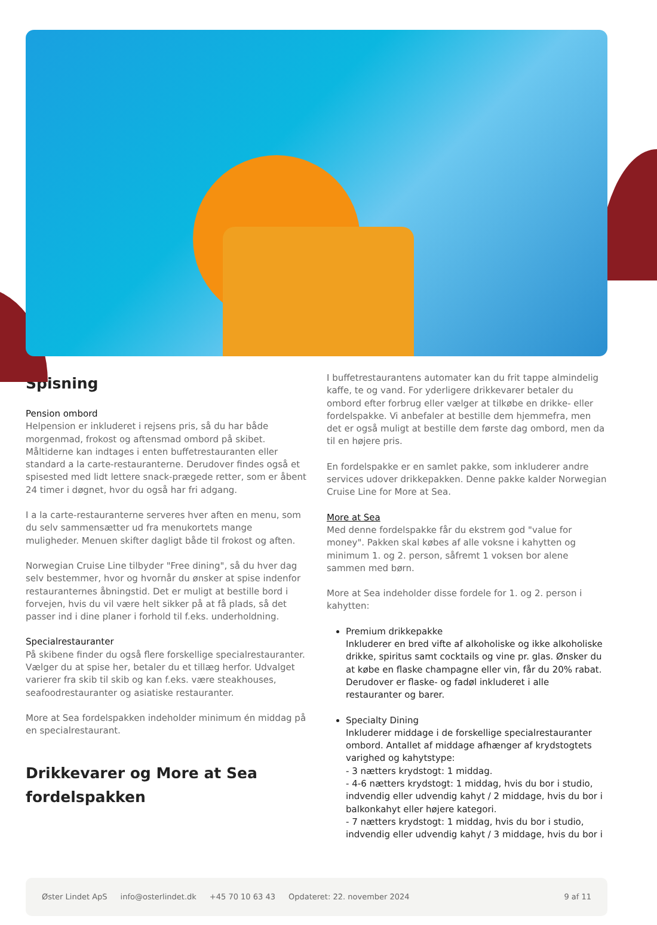Spisning
Pension ombord
Helpension er inkluderet i rejsens pris, så du har både morgenmad, frokost og aftensmad ombord på skibet. Måltiderne kan indtages i enten buffetrestauranten eller standard a la carte-restauranterne. Derudover findes også et spisested med lidt lettere snack-prægede retter, som er åbent 24 timer i døgnet, hvor du også har fri adgang.
I a la carte-restauranterne serveres hver aften en menu, som du selv sammensætter ud fra menukortets mange muligheder. Menuen skifter dagligt både til frokost og aften.
Norwegian Cruise Line tilbyder "Free dining", så du hver dag selv bestemmer, hvor og hvornår du ønsker at spise indenfor restauranternes åbningstid. Det er muligt at bestille bord i forvejen, hvis du vil være helt sikker på at få plads, så det passer ind i dine planer i forhold til f.eks. underholdning.
Specialrestauranter
På skibene finder du også flere forskellige specialrestauranter. Vælger du at spise her, betaler du et tillæg herfor. Udvalget varierer fra skib til skib og kan f.eks. være steakhouses, seafoodrestauranter og asiatiske restauranter.
More at Sea fordelspakken indeholder minimum én middag på en specialrestaurant.
Drikkevarer og More at Sea fordelspakken
I buffetrestaurantens automater kan du frit tappe almindelig kaffe, te og vand. For yderligere drikkevarer betaler du ombord efter forbrug eller vælger at tilkøbe en drikke- eller fordelspakke. Vi anbefaler at bestille dem hjemmefra, men det er også muligt at bestille dem første dag ombord, men da til en højere pris.
En fordelspakke er en samlet pakke, som inkluderer andre services udover drikkepakken. Denne pakke kalder Norwegian Cruise Line for More at Sea.
More at Sea
Med denne fordelspakke får du ekstrem god "value for money". Pakken skal købes af alle voksne i kahytten og minimum 1. og 2. person, såfremt 1 voksen bor alene sammen med børn.
More at Sea indeholder disse fordele for 1. og 2. person i kahytten:
Premium drikkepakke
Inkluderer en bred vifte af alkoholiske og ikke alkoholiske drikke, spiritus samt cocktails og vine pr. glas. Ønsker du at købe en flaske champagne eller vin, får du 20% rabat. Derudover er flaske- og fadøl inkluderet i alle restauranter og barer.
Specialty Dining
Inkluderer middage i de forskellige specialrestauranter ombord. Antallet af middage afhænger af krydstogtets varighed og kahytstype:
- 3 nætters krydstogt: 1 middag.
- 4-6 nætters krydstogt: 1 middag, hvis du bor i studio, indvendig eller udvendig kahyt / 2 middage, hvis du bor i balkonkahyt eller højere kategori.
- 7 nætters krydstogt: 1 middag, hvis du bor i studio, indvendig eller udvendig kahyt / 3 middage, hvis du bor i
Øster Lindet ApS info@osterlindet.dk +45 70 10 63 43 Opdateret: 22. november 2024 9 af 11